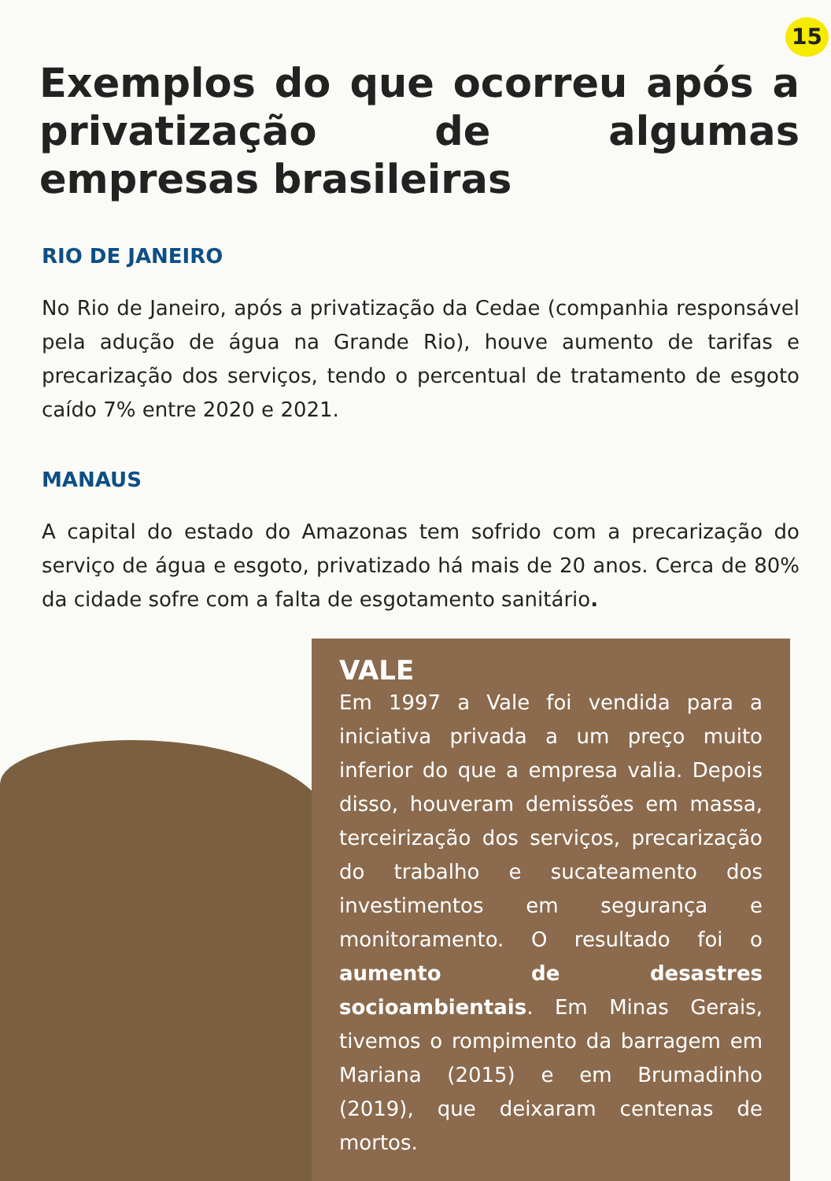15
Exemplos do que ocorreu após a privatização de algumas empresas brasileiras
RIO DE JANEIRO
No Rio de Janeiro, após a privatização da Cedae (companhia responsável pela adução de água na Grande Rio), houve aumento de tarifas e precarização dos serviços, tendo o percentual de tratamento de esgoto caído 7% entre 2020 e 2021.
MANAUS
A capital do estado do Amazonas tem sofrido com a precarização do serviço de água e esgoto, privatizado há mais de 20 anos. Cerca de 80% da cidade sofre com a falta de esgotamento sanitário.
VALE
Em 1997 a Vale foi vendida para a iniciativa privada a um preço muito inferior do que a empresa valia. Depois disso, houveram demissões em massa, terceirização dos serviços, precarização do trabalho e sucateamento dos investimentos em segurança e monitoramento. O resultado foi o aumento de desastres socioambientais. Em Minas Gerais, tivemos o rompimento da barragem em Mariana (2015) e em Brumadinho (2019), que deixaram centenas de mortos.